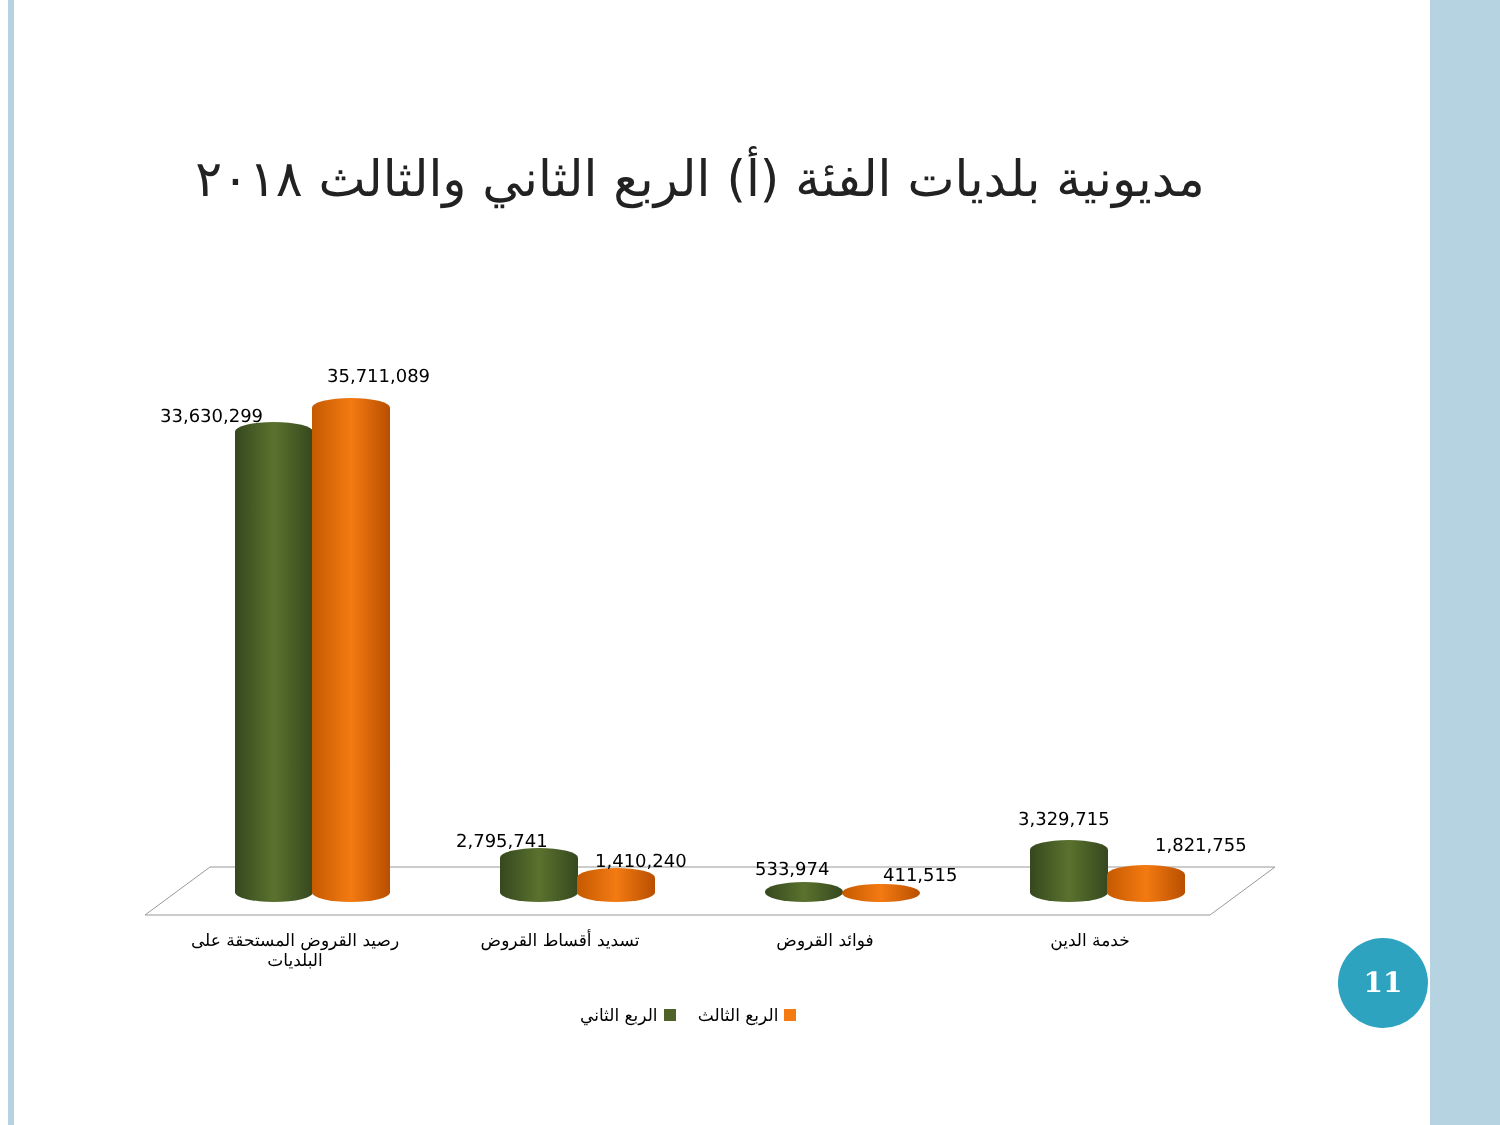مديونية بلديات الفئة (أ) الربع الثاني والثالث ٢٠١٨
33,630,299
35,711,089
2,795,741
1,410,240 533,974 411,515
3,329,715
1,821,755
رصيد القروض المستحقة على البلديات
تسديد أقساط القروض فوائد القروض خدمة الدين
الربع الثالث الربع الثاني
11